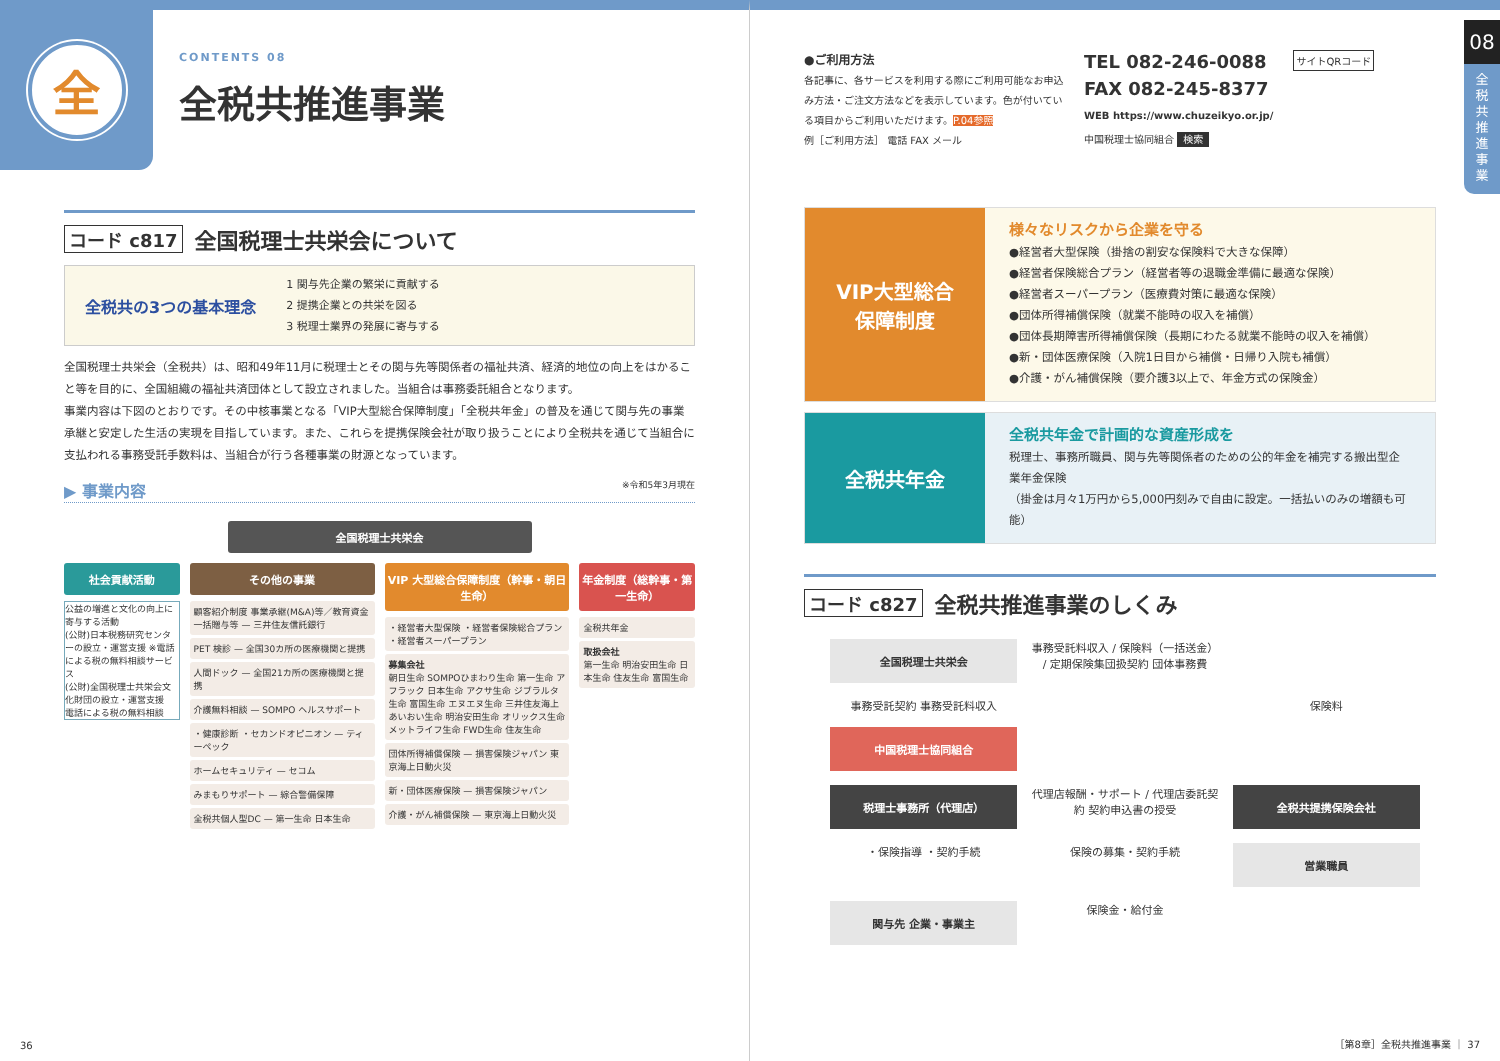全
CONTENTS 08
全税共推進事業
コード c817 全国税理士共栄会について
全税共の3つの基本理念
1 関与先企業の繁栄に貢献する
2 提携企業との共栄を図る
3 税理士業界の発展に寄与する
全国税理士共栄会（全税共）は、昭和49年11月に税理士とその関与先等関係者の福祉共済、経済的地位の向上をはかること等を目的に、全国組織の福祉共済団体として設立されました。当組合は事務委託組合となります。
事業内容は下図のとおりです。その中核事業となる「VIP大型総合保障制度」「全税共年金」の普及を通じて関与先の事業承継と安定した生活の実現を目指しています。また、これらを提携保険会社が取り扱うことにより全税共を通じて当組合に支払われる事務受託手数料は、当組合が行う各種事業の財源となっています。
▶ 事業内容 ※令和5年3月現在
全国税理士共栄会
社会貢献活動
公益の増進と文化の向上に寄与する活動
(公財)日本税務研究センターの設立・運営支援 ※電話による税の無料相談サービス
(公財)全国税理士共栄会文化財団の設立・運営支援
電話による税の無料相談
その他の事業
顧客紹介制度 事業承継(M&A)等／教育資金一括贈与等 — 三井住友信託銀行
PET 検診 — 全国30カ所の医療機関と提携
人間ドック — 全国21カ所の医療機関と提携
介護無料相談 — SOMPO ヘルスサポート
・健康診断 ・セカンドオピニオン — ティーペック
ホームセキュリティ — セコム
みまもりサポート — 綜合警備保障
全税共個人型DC — 第一生命 日本生命
VIP 大型総合保障制度（幹事・朝日生命）
・経営者大型保険 ・経営者保険総合プラン ・経営者スーパープラン
募集会社
朝日生命 SOMPOひまわり生命 第一生命 アフラック 日本生命 アクサ生命 ジブラルタ生命 富国生命 エヌエヌ生命 三井住友海上あいおい生命 明治安田生命 オリックス生命 メットライフ生命 FWD生命 住友生命
団体所得補償保険 — 損害保険ジャパン 東京海上日動火災
新・団体医療保険 — 損害保険ジャパン
介護・がん補償保険 — 東京海上日動火災
年金制度（総幹事・第一生命）
全税共年金
取扱会社
第一生命 明治安田生命 日本生命 住友生命 富国生命
36
●ご利用方法
各記事に、各サービスを利用する際にご利用可能なお申込み方法・ご注文方法などを表示しています。色が付いている項目からご利用いただけます。P.04参照
例［ご利用方法］ 電話 FAX メール
TEL 082-246-0088
FAX 082-245-8377
WEB https://www.chuzeikyo.or.jp/
中国税理士協同組合 検索
サイトQRコード
08
全
税
共
推
進
事
業
VIP大型総合
保障制度
様々なリスクから企業を守る
●経営者大型保険（掛捨の割安な保険料で大きな保障）
●経営者保険総合プラン（経営者等の退職金準備に最適な保険）
●経営者スーパープラン（医療費対策に最適な保険）
●団体所得補償保険（就業不能時の収入を補償）
●団体長期障害所得補償保険（長期にわたる就業不能時の収入を補償）
●新・団体医療保険（入院1日目から補償・日帰り入院も補償）
●介護・がん補償保険（要介護3以上で、年金方式の保険金）
全税共年金
全税共年金で計画的な資産形成を
税理士、事務所職員、関与先等関係者のための公的年金を補完する搬出型企業年金保険
（掛金は月々1万円から5,000円刻みで自由に設定。一括払いのみの増額も可能）
コード c827 全税共推進事業のしくみ
全国税理士共栄会
事務受託料収入 / 保険料（一括送金） / 定期保険集団扱契約 団体事務費
事務受託契約 事務受託料収入
保険料
中国税理士協同組合
税理士事務所（代理店）
代理店報酬・サポート / 代理店委託契約 契約申込書の授受
全税共提携保険会社
・保険指導 ・契約手続
保険の募集・契約手続
営業職員
関与先 企業・事業主
保険金・給付金
［第8章］全税共推進事業 ｜ 37